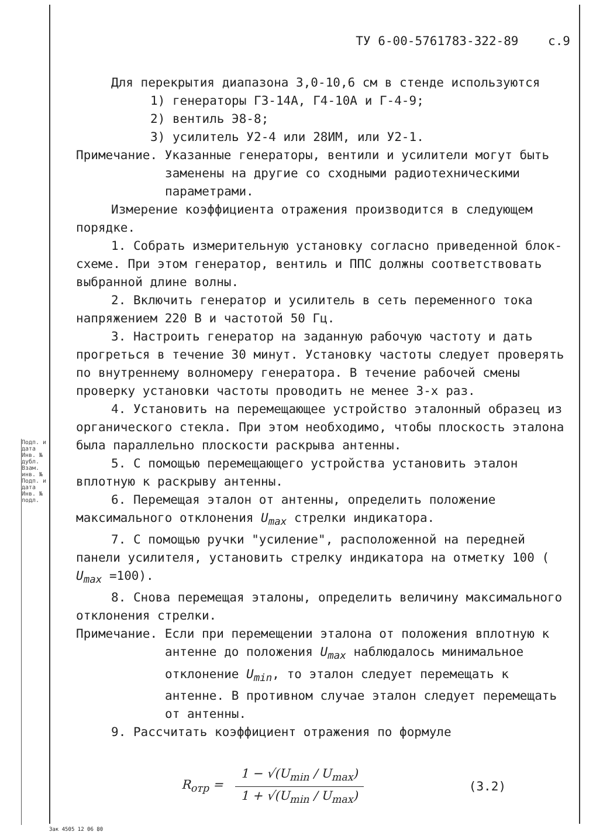Подп. и дата Инв. № дубл. Взам. инв. № Подп. и дата Инв. № подл.
ТУ 6-00-5761783-322-89 с.9
Для перекрытия диапазона 3,0-10,6 см в стенде используются
1) генераторы Г3-14А, Г4-10А и Г-4-9;
2) вентиль Э8-8;
3) усилитель У2-4 или 28ИМ, или У2-1.
Примечание. Указанные генераторы, вентили и усилители могут быть заменены на другие со сходными радиотехническими параметрами.
Измерение коэффициента отражения производится в следующем порядке.
1. Собрать измерительную установку согласно приведенной блок-схеме. При этом генератор, вентиль и ППС должны соответствовать выбранной длине волны.
2. Включить генератор и усилитель в сеть переменного тока напряжением 220 В и частотой 50 Гц.
3. Настроить генератор на заданную рабочую частоту и дать прогреться в течение 30 минут. Установку частоты следует проверять по внутреннему волномеру генератора. В течение рабочей смены проверку установки частоты проводить не менее 3-х раз.
4. Установить на перемещающее устройство эталонный образец из органического стекла. При этом необходимо, чтобы плоскость эталона была параллельно плоскости раскрыва антенны.
5. С помощью перемещающего устройства установить эталон вплотную к раскрыву антенны.
6. Перемещая эталон от антенны, определить положение максимального отклонения U<sub>max</sub> стрелки индикатора.
7. С помощью ручки "усиление", расположенной на передней панели усилителя, установить стрелку индикатора на отметку 100 ( U<sub>max</sub> =100).
8. Снова перемещая эталоны, определить величину максимального отклонения стрелки.
Примечание. Если при перемещении эталона от положения вплотную к антенне до положения U<sub>max</sub> наблюдалось минимальное отклонение U<sub>min</sub>, то эталон следует перемещать к антенне. В противном случае эталон следует перемещать от антенны.
9. Рассчитать коэффициент отражения по формуле
R<sub>отр</sub> = 1 − √(U<sub>min</sub> / U<sub>max</sub>) 1 + √(U<sub>min</sub> / U<sub>max</sub>) (3.2)
Зак 4505 12 06 80